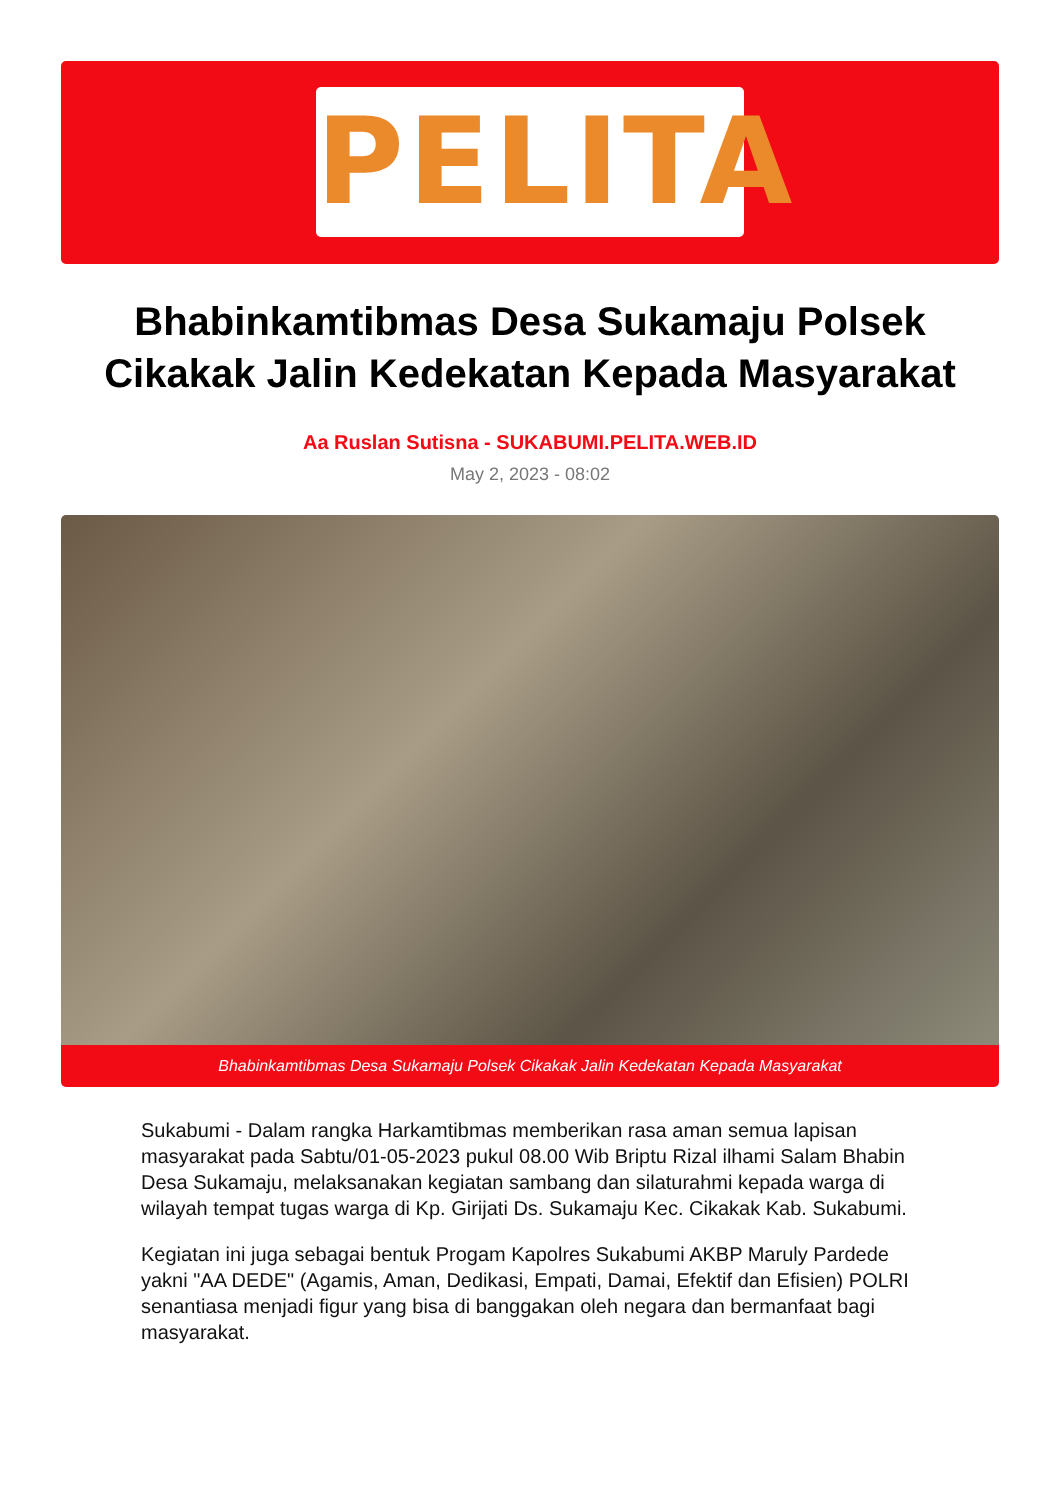PELITA
Bhabinkamtibmas Desa Sukamaju Polsek Cikakak Jalin Kedekatan Kepada Masyarakat
Aa Ruslan Sutisna - SUKABUMI.PELITA.WEB.ID
May 2, 2023 - 08:02
Bhabinkamtibmas Desa Sukamaju Polsek Cikakak Jalin Kedekatan Kepada Masyarakat
Sukabumi - Dalam rangka Harkamtibmas memberikan rasa aman semua lapisan masyarakat pada Sabtu/01-05-2023 pukul 08.00 Wib Briptu Rizal ilhami Salam Bhabin Desa Sukamaju, melaksanakan kegiatan sambang dan silaturahmi kepada warga di wilayah tempat tugas warga di Kp. Girijati Ds. Sukamaju Kec. Cikakak Kab. Sukabumi.
Kegiatan ini juga sebagai bentuk Progam Kapolres Sukabumi AKBP Maruly Pardede yakni "AA DEDE" (Agamis, Aman, Dedikasi, Empati, Damai, Efektif dan Efisien) POLRI senantiasa menjadi figur yang bisa di banggakan oleh negara dan bermanfaat bagi masyarakat.